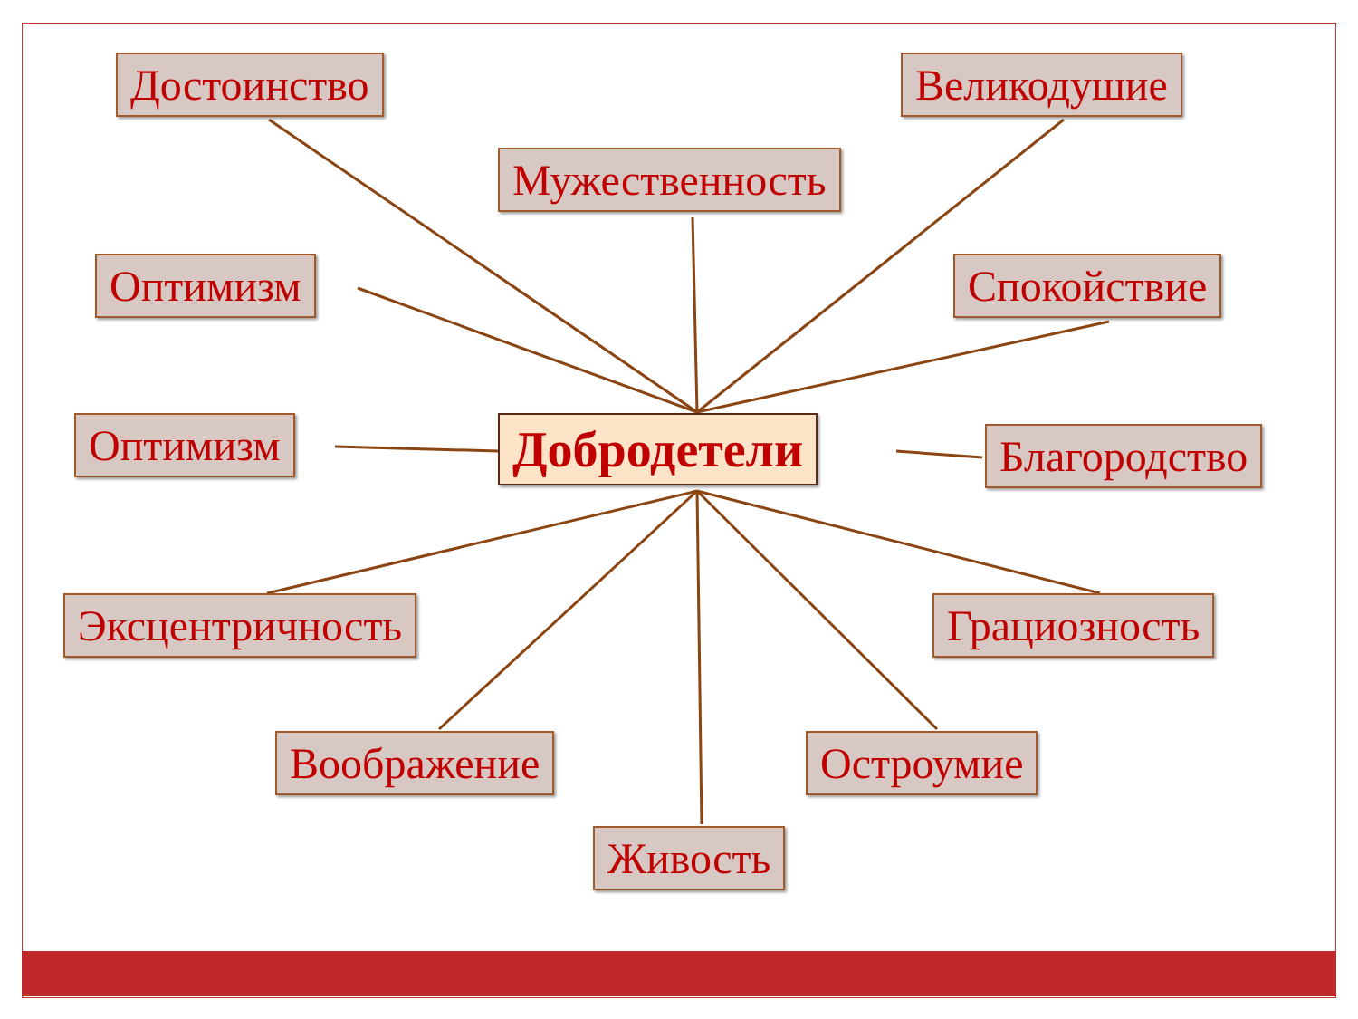Достоинство Великодушие
Мужественность
Оптимизм Спокойствие
Оптимизм Добродетели Благородство
Эксцентричность Грациозность
Воображение Остроумие
Живость